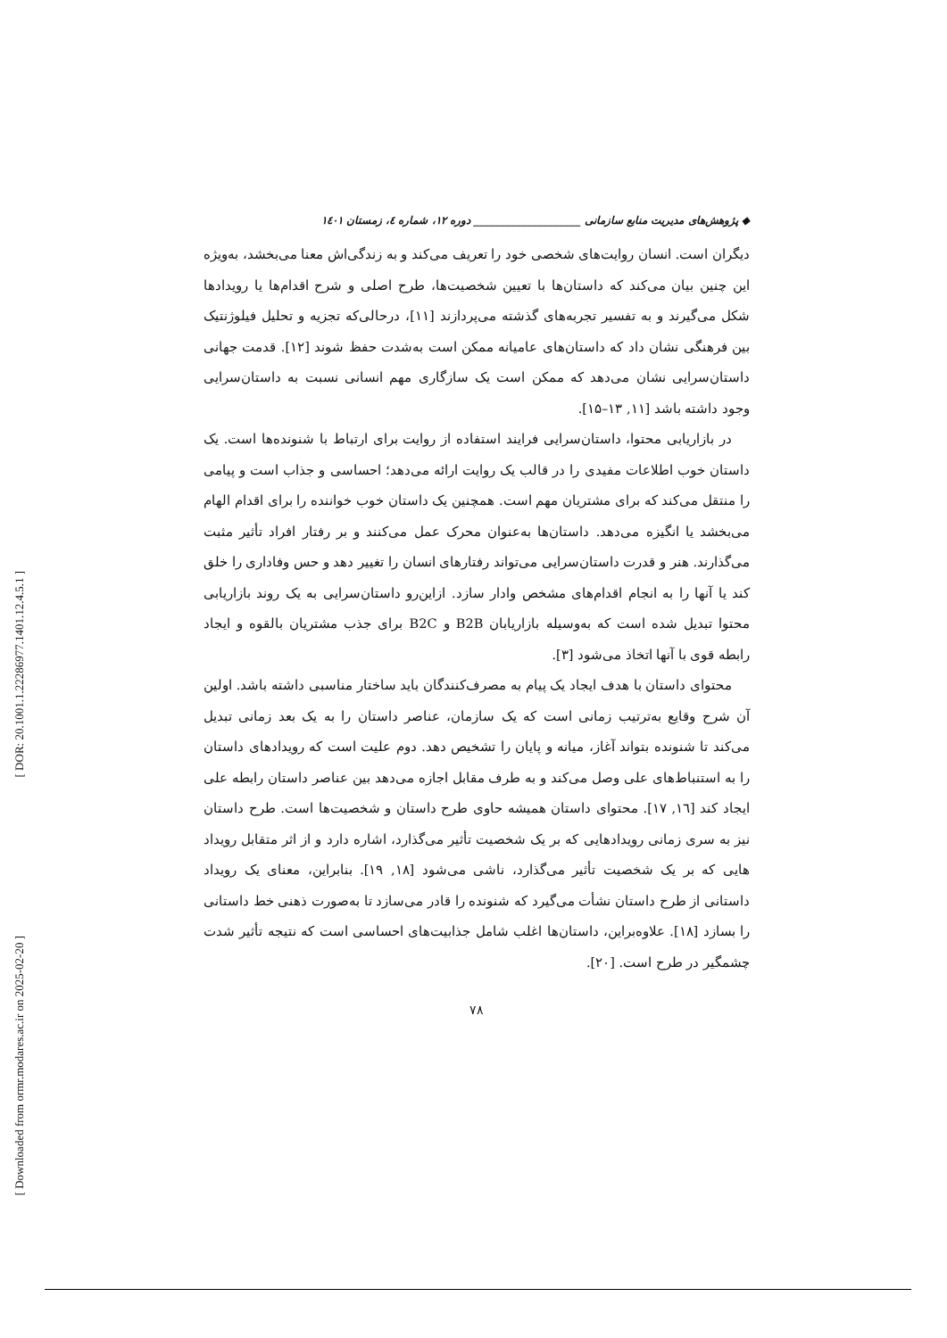[ DOR: 20.1001.1.22286977.1401.12.4.5.1 ]
[ Downloaded from ormr.modares.ac.ir on 2025-02-20 ]
◆ پژوهش‌های مدیریت منابع سازمانی ____________________ دوره ۱۲، شماره ٤، زمستان ۱٤۰۱
دیگران است. انسان روایت‌های شخصی خود را تعریف می‌کند و به زندگی‌اش معنا می‌بخشد، به‌ویژه این چنین بیان می‌کند که داستان‌ها با تعیین شخصیت‌ها، طرح اصلی و شرح اقدام‌ها یا رویدادها شکل می‌گیرند و به تفسیر تجربه‌های گذشته می‌پردازند [۱۱]، درحالی‌که تجزیه و تحلیل فیلوژنتیک بین فرهنگی نشان داد که داستان‌های عامیانه ممکن است به‌شدت حفظ شوند [۱۲]. قدمت جهانی داستان‌سرایی نشان می‌دهد که ممکن است یک سازگاری مهم انسانی نسبت به داستان‌سرایی وجود داشته باشد [۱۱, ۱۳–۱۵].
در بازاریابی محتوا، داستان‌سرایی فرایند استفاده از روایت برای ارتباط با شنونده‌ها است. یک داستان خوب اطلاعات مفیدی را در قالب یک روایت ارائه می‌دهد؛ احساسی و جذاب است و پیامی را منتقل می‌کند که برای مشتریان مهم است. همچنین یک داستان خوب خواننده را برای اقدام الهام می‌بخشد یا انگیزه می‌دهد. داستان‌ها به‌عنوان محرک عمل می‌کنند و بر رفتار افراد تأثیر مثبت می‌گذارند. هنر و قدرت داستان‌سرایی می‌تواند رفتارهای انسان را تغییر دهد و حس وفاداری را خلق کند یا آنها را به انجام اقدام‌های مشخص وادار سازد. ازاین‌رو داستان‌سرایی به یک روند بازاریابی محتوا تبدیل شده است که به‌وسیله بازاریابان B2B و B2C برای جذب مشتریان بالقوه و ایجاد رابطه قوی با آنها اتخاذ می‌شود [۳].
محتوای داستان با هدف ایجاد یک پیام به مصرف‌کنندگان باید ساختار مناسبی داشته باشد. اولین آن شرح وقایع به‌ترتیب زمانی است که یک سازمان، عناصر داستان را به یک بعد زمانی تبدیل می‌کند تا شنونده بتواند آغاز، میانه و پایان را تشخیص دهد. دوم علیت است که رویدادهای داستان را به استنباط‌های علی وصل می‌کند و به طرف مقابل اجازه می‌دهد بین عناصر داستان رابطه علی ایجاد کند [۱٦, ۱۷]. محتوای داستان همیشه حاوی طرح داستان و شخصیت‌ها است. طرح داستان نیز به سری زمانی رویدادهایی که بر یک شخصیت تأثیر می‌گذارد، اشاره دارد و از اثر متقابل رویداد هایی که بر یک شخصیت تأثیر می‌گذارد، ناشی می‌شود [۱۸, ۱۹]. بنابراین، معنای یک رویداد داستانی از طرح داستان نشأت می‌گیرد که شنونده را قادر می‌سازد تا به‌صورت ذهنی خط داستانی را بسازد [۱۸]. علاوه‌براین، داستان‌ها اغلب شامل جذابیت‌های احساسی است که نتیجه تأثیر شدت چشمگیر در طرح است. [۲۰].
۷۸